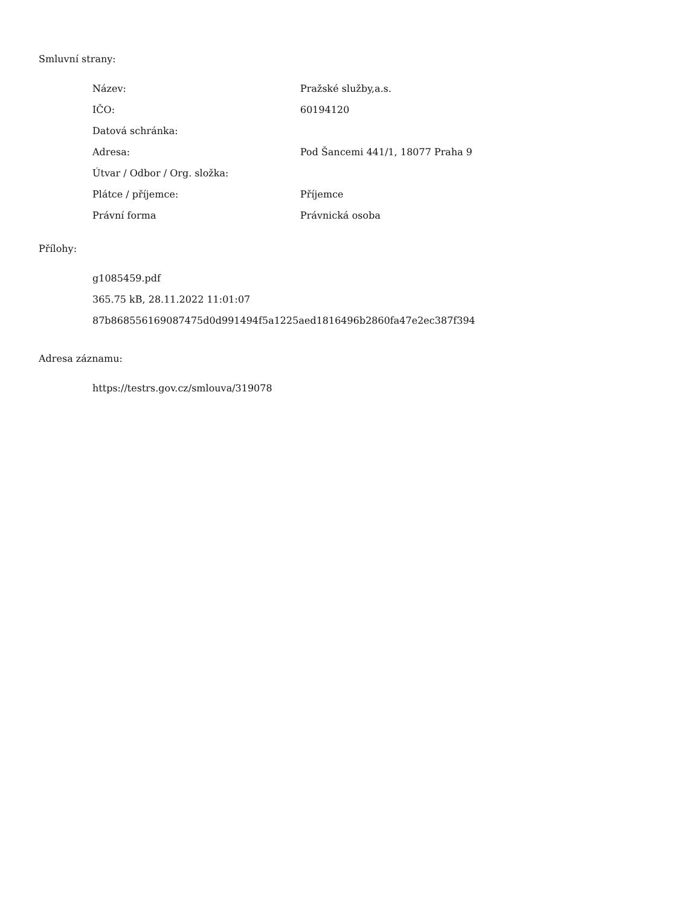Smluvní strany:
| Název: | Pražské služby,a.s. |
| IČO: | 60194120 |
| Datová schránka: | |
| Adresa: | Pod Šancemi 441/1, 18077 Praha 9 |
| Útvar / Odbor / Org. složka: | |
| Plátce / příjemce: | Příjemce |
| Právní forma | Právnická osoba |
Přílohy:
g1085459.pdf
365.75 kB, 28.11.2022 11:01:07
87b868556169087475d0d991494f5a1225aed1816496b2860fa47e2ec387f394
Adresa záznamu:
https://testrs.gov.cz/smlouva/319078